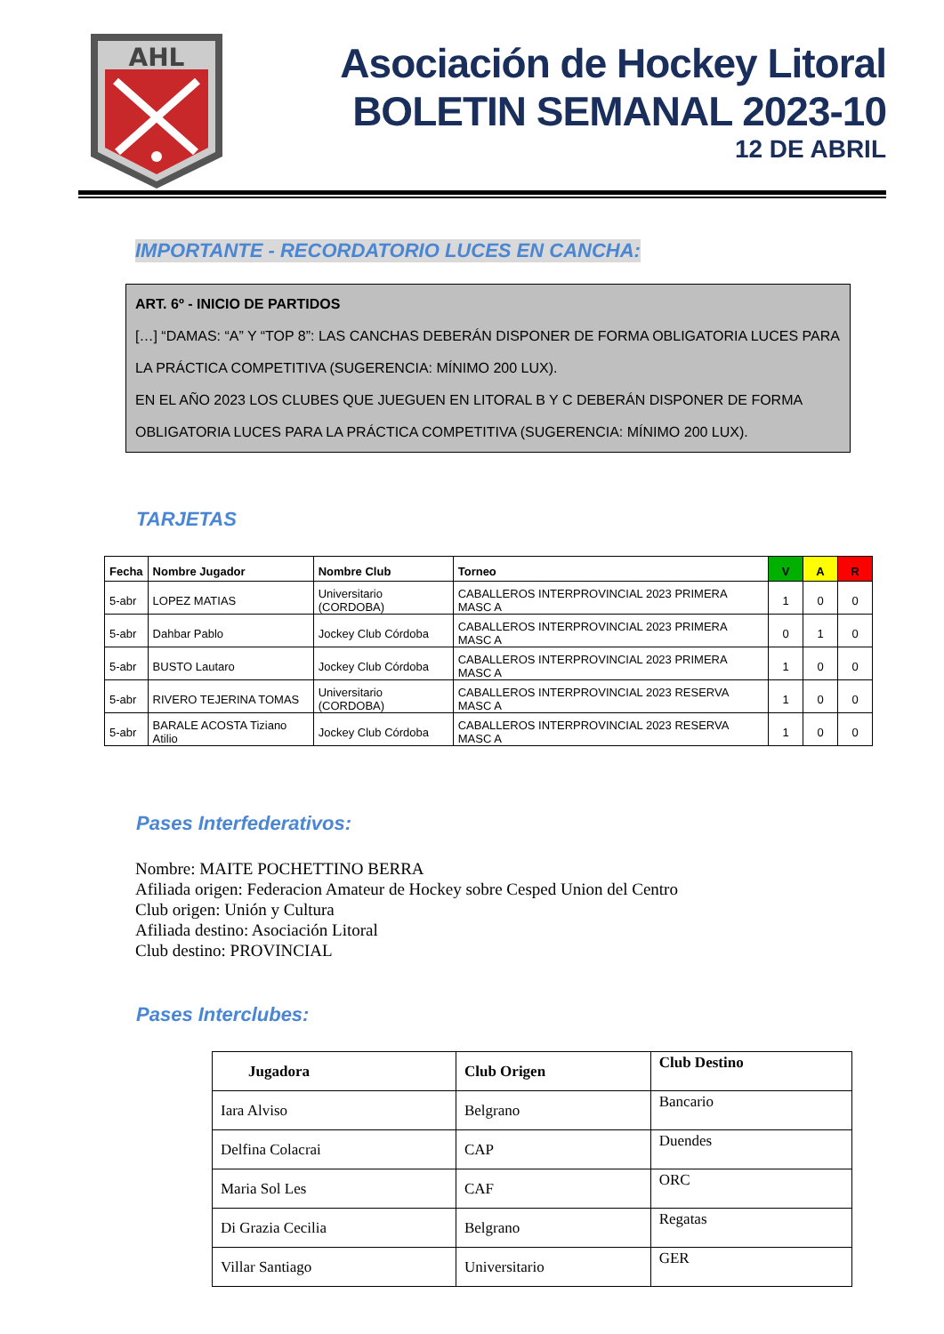AHL
Asociación de Hockey Litoral
BOLETIN SEMANAL 2023-10
12 DE ABRIL
IMPORTANTE - RECORDATORIO LUCES EN CANCHA:
ART. 6º - INICIO DE PARTIDOS
[…] “DAMAS: “A” Y “TOP 8”: LAS CANCHAS DEBERÁN DISPONER DE FORMA OBLIGATORIA LUCES PARA LA PRÁCTICA COMPETITIVA (SUGERENCIA: MÍNIMO 200 LUX).
EN EL AÑO 2023 LOS CLUBES QUE JUEGUEN EN LITORAL B Y C DEBERÁN DISPONER DE FORMA OBLIGATORIA LUCES PARA LA PRÁCTICA COMPETITIVA (SUGERENCIA: MÍNIMO 200 LUX).
TARJETAS
| Fecha | Nombre Jugador | Nombre Club | Torneo | V | A | R |
| --- | --- | --- | --- | --- | --- | --- |
| 5-abr | LOPEZ MATIAS | Universitario (CORDOBA) | CABALLEROS INTERPROVINCIAL 2023 PRIMERA MASC A | 1 | 0 | 0 |
| 5-abr | Dahbar Pablo | Jockey Club Córdoba | CABALLEROS INTERPROVINCIAL 2023 PRIMERA MASC A | 0 | 1 | 0 |
| 5-abr | BUSTO Lautaro | Jockey Club Córdoba | CABALLEROS INTERPROVINCIAL 2023 PRIMERA MASC A | 1 | 0 | 0 |
| 5-abr | RIVERO TEJERINA TOMAS | Universitario (CORDOBA) | CABALLEROS INTERPROVINCIAL 2023 RESERVA MASC A | 1 | 0 | 0 |
| 5-abr | BARALE ACOSTA Tiziano Atilio | Jockey Club Córdoba | CABALLEROS INTERPROVINCIAL 2023 RESERVA MASC A | 1 | 0 | 0 |
Pases Interfederativos:
Nombre: MAITE POCHETTINO BERRA
Afiliada origen: Federacion Amateur de Hockey sobre Cesped Union del Centro
Club origen: Unión y Cultura
Afiliada destino: Asociación Litoral
Club destino: PROVINCIAL
Pases Interclubes:
| Jugadora | Club Origen | Club Destino |
| --- | --- | --- |
| Iara Alviso | Belgrano | Bancario |
| Delfina Colacrai | CAP | Duendes |
| Maria Sol Les | CAF | ORC |
| Di Grazia Cecilia | Belgrano | Regatas |
| Villar Santiago | Universitario | GER |